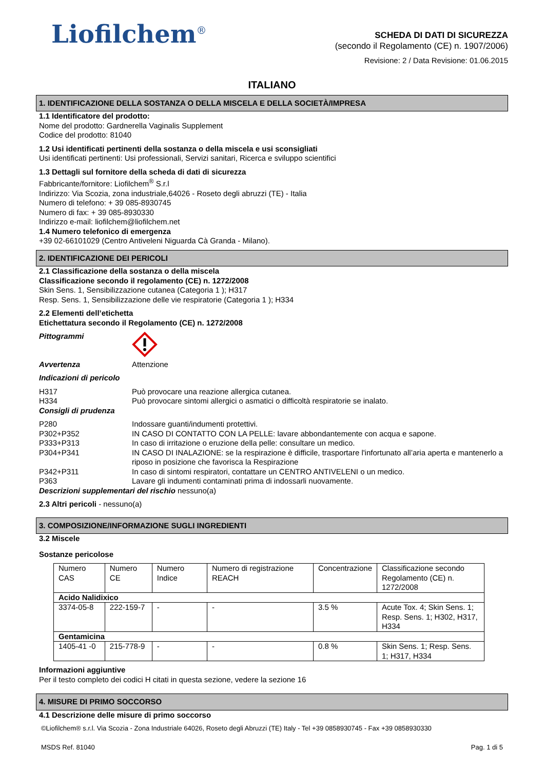Liofilchem<sup>®</sup>
SCHEDA DI DATI DI SICUREZZA
(secondo il Regolamento (CE) n. 1907/2006)
Revisione: 2 / Data Revisione: 01.06.2015
ITALIANO
1. IDENTIFICAZIONE DELLA SOSTANZA O DELLA MISCELA E DELLA SOCIETÀ/IMPRESA
1.1 Identificatore del prodotto:
Nome del prodotto: Gardnerella Vaginalis Supplement
Codice del prodotto: 81040
1.2 Usi identificati pertinenti della sostanza o della miscela e usi sconsigliati
Usi identificati pertinenti: Usi professionali, Servizi sanitari, Ricerca e sviluppo scientifici
1.3 Dettagli sul fornitore della scheda di dati di sicurezza
Fabbricante/fornitore: Liofilchem<sup>®</sup> S.r.l
Indirizzo: Via Scozia, zona industriale,64026 - Roseto degli abruzzi (TE) - Italia
Numero di telefono: + 39 085-8930745
Numero di fax: + 39 085-8930330
Indirizzo e-mail: liofilchem@liofilchem.net
1.4 Numero telefonico di emergenza
+39 02-66101029 (Centro Antiveleni Niguarda Cà Granda - Milano).
2. IDENTIFICAZIONE DEI PERICOLI
2.1 Classificazione della sostanza o della miscela
Classificazione secondo il regolamento (CE) n. 1272/2008
Skin Sens. 1, Sensibilizzazione cutanea (Categoria 1 ); H317
Resp. Sens. 1, Sensibilizzazione delle vie respiratorie (Categoria 1 ); H334
2.2 Elementi dell’etichetta
Etichettatura secondo il Regolamento (CE) n. 1272/2008
Pittogrammi
Avvertenza Attenzione
Indicazioni di pericolo
H317 Può provocare una reazione allergica cutanea.
H334 Può provocare sintomi allergici o asmatici o difficoltà respiratorie se inalato.
Consigli di prudenza
P280 Indossare guanti/indumenti protettivi.
P302+P352 IN CASO DI CONTATTO CON LA PELLE: lavare abbondantemente con acqua e sapone.
P333+P313 In caso di irritazione o eruzione della pelle: consultare un medico.
P304+P341 IN CASO DI INALAZIONE: se la respirazione è difficile, trasportare l'infortunato all’aria aperta e mantenerlo a riposo in posizione che favorisca la Respirazione
P342+P311 In caso di sintomi respiratori, contattare un CENTRO ANTIVELENI o un medico.
P363 Lavare gli indumenti contaminati prima di indossarli nuovamente.
Descrizioni supplementari del rischio nessuno(a)
2.3 Altri pericoli - nessuno(a)
3. COMPOSIZIONE/INFORMAZIONE SUGLI INGREDIENTI
3.2 Miscele
Sostanze pericolose
| Numero CAS | Numero CE | Numero Indice | Numero di registrazione REACH | Concentrazione | Classificazione secondo Regolamento (CE) n. 1272/2008 |
| Acido Nalidixico | | | | | |
| 3374-05-8 | 222-159-7 | - | - | 3.5 % | Acute Tox. 4; Skin Sens. 1; Resp. Sens. 1; H302, H317, H334 |
| Gentamicina | | | | | |
| 1405-41 -0 | 215-778-9 | - | - | 0.8 % | Skin Sens. 1; Resp. Sens. 1; H317, H334 |
Informazioni aggiuntive
Per il testo completo dei codici H citati in questa sezione, vedere la sezione 16
4. MISURE DI PRIMO SOCCORSO
4.1 Descrizione delle misure di primo soccorso
©Liofilchem® s.r.l. Via Scozia - Zona Industriale 64026, Roseto degli Abruzzi (TE) Italy - Tel +39 0858930745 - Fax +39 0858930330
MSDS Ref. 81040 Pag. 1 di 5